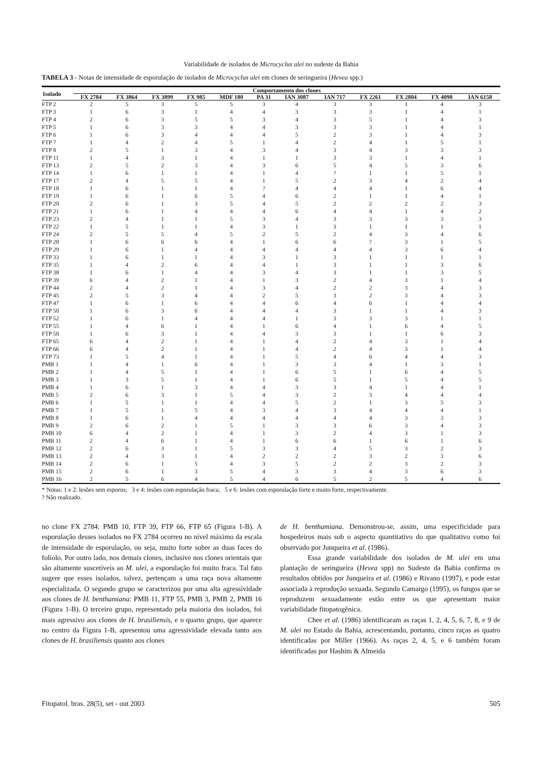Variabilidade de isolados de Microcyclus ulei no sudeste da Bahia
TABELA 3 - Notas de intensidade de esporulação de isolados de Microcyclus ulei em clones de seringueira (Hevea spp.)
| Isolado | Comportamento dos clones | | | | | | | | | | | |
| --- | --- | --- | --- | --- | --- | --- | --- | --- | --- | --- | --- | --- |
| | FX 2784 | FX 3864 | FX 3899 | FX 985 | MDF 180 | PA 31 | IAN 3087 | IAN 717 | FX 2261 | FX 2804 | FX 4098 | IAN 6158 |
| FTP 2 | 2 | 5 | 3 | 5 | 5 | 3 | 4 | 3 | 3 | 1 | 4 | 3 |
| FTP 3 | 1 | 6 | 3 | 1 | 4 | 4 | 3 | 3 | 3 | 1 | 4 | 1 |
| FTP 4 | 2 | 6 | 3 | 5 | 5 | 3 | 4 | 3 | 5 | 1 | 4 | 3 |
| FTP 5 | 1 | 6 | 3 | 3 | 4 | 4 | 3 | 3 | 3 | 1 | 4 | 1 |
| FTP 6 | 1 | 6 | 3 | 4 | 4 | 4 | 5 | 2 | 3 | 1 | 4 | 3 |
| FTP 7 | 1 | 4 | 2 | 4 | 5 | 1 | 4 | 2 | 4 | 1 | 5 | 1 |
| FTP 8 | 2 | 5 | 1 | 3 | 4 | 3 | 4 | 3 | 4 | 3 | 3 | 3 |
| FTP 11 | 1 | 4 | 3 | 1 | 4 | 1 | 1 | 3 | 3 | 1 | 4 | 1 |
| FTP 13 | 2 | 5 | 2 | 3 | 4 | 3 | 6 | 5 | 4 | 5 | 3 | 6 |
| FTP 14 | 1 | 6 | 1 | 1 | 4 | 1 | 4 | ? | 1 | 1 | 5 | 1 |
| FTP 17 | 2 | 4 | 5 | 5 | 4 | 1 | 5 | 2 | 3 | 4 | 2 | 4 |
| FTP 18 | 1 | 6 | 1 | 1 | 4 | ? | 4 | 4 | 4 | 1 | 6 | 4 |
| FTP 19 | 1 | 6 | 1 | 6 | 5 | 4 | 6 | 2 | 1 | 1 | 4 | 1 |
| FTP 20 | 2 | 6 | 1 | 3 | 5 | 4 | 5 | 2 | 2 | 2 | 2 | 3 |
| FTP 21 | 1 | 6 | 1 | 4 | 4 | 4 | 6 | 4 | 4 | 1 | 4 | 2 |
| FTP 23 | 2 | 4 | 1 | 1 | 5 | 3 | 4 | 3 | 3 | 3 | 3 | 3 |
| FTP 22 | 1 | 5 | 1 | 1 | 4 | 3 | 1 | 3 | 1 | 1 | 1 | 1 |
| FTP 24 | 2 | 5 | 5 | 4 | 5 | 2 | 5 | 2 | 4 | 3 | 4 | 6 |
| FTP 28 | 1 | 6 | 6 | 6 | 4 | 1 | 6 | 6 | ? | 3 | 1 | 5 |
| FTP 29 | 1 | 6 | 1 | 4 | 4 | 4 | 4 | 4 | 4 | 3 | 6 | 4 |
| FTP 33 | 1 | 6 | 1 | 1 | 4 | 3 | 1 | 3 | 1 | 1 | 1 | 1 |
| FTP 35 | 1 | 4 | 2 | 6 | 4 | 4 | 1 | 3 | 1 | 1 | 3 | 6 |
| FTP 38 | 1 | 6 | 1 | 4 | 4 | 3 | 4 | 3 | 1 | 1 | 3 | 5 |
| FTP 39 | 6 | 4 | 2 | 1 | 4 | 1 | 3 | 2 | 4 | 3 | 1 | 4 |
| FTP 44 | 2 | 4 | 2 | 1 | 4 | 3 | 4 | 2 | 2 | 3 | 4 | 3 |
| FTP 45 | 2 | 5 | 3 | 4 | 4 | 2 | 5 | 3 | 2 | 3 | 4 | 3 |
| FTP 47 | 1 | 6 | 1 | 6 | 4 | 4 | 6 | 4 | 6 | 1 | 4 | 4 |
| FTP 50 | 1 | 6 | 3 | 6 | 4 | 4 | 4 | 3 | 1 | 1 | 4 | 3 |
| FTP 52 | 1 | 6 | 1 | 4 | 4 | 4 | 1 | 3 | 3 | 3 | 1 | 1 |
| FTP 55 | 1 | 4 | 6 | 1 | 4 | 1 | 6 | 4 | 1 | 6 | 4 | 5 |
| FTP 58 | 1 | 6 | 3 | 1 | 4 | 4 | 3 | 3 | 1 | 1 | 6 | 3 |
| FTP 65 | 6 | 4 | 2 | 1 | 4 | 1 | 4 | 2 | 4 | 3 | 1 | 4 |
| FTP 66 | 6 | 4 | 2 | 1 | 4 | 1 | 4 | 2 | 4 | 3 | 1 | 4 |
| FTP 73 | 1 | 5 | 4 | 1 | 4 | 1 | 5 | 4 | 6 | 4 | 4 | 3 |
| PMB 1 | 1 | 4 | 1 | 6 | 4 | 1 | 3 | 3 | 4 | 1 | 3 | 1 |
| PMB 2 | 1 | 4 | 5 | 1 | 4 | 1 | 6 | 5 | 1 | 6 | 4 | 5 |
| PMB 3 | 1 | 3 | 5 | 1 | 4 | 1 | 6 | 5 | 1 | 5 | 4 | 5 |
| PMB 4 | 1 | 6 | 1 | 3 | 4 | 4 | 3 | 3 | 4 | 1 | 4 | 1 |
| PMB 5 | 2 | 6 | 3 | 1 | 5 | 4 | 3 | 2 | 3 | 4 | 4 | 4 |
| PMB 6 | 1 | 5 | 1 | 1 | 4 | 4 | 5 | 2 | 1 | 3 | 5 | 3 |
| PMB 7 | 1 | 5 | 1 | 5 | 4 | 3 | 4 | 3 | 4 | 4 | 4 | 1 |
| PMB 8 | 1 | 6 | 1 | 4 | 4 | 4 | 4 | 4 | 4 | 3 | 3 | 3 |
| PMB 9 | 2 | 6 | 2 | 1 | 5 | 1 | 3 | 3 | 6 | 3 | 4 | 3 |
| PMB 10 | 6 | 4 | 2 | 1 | 4 | 1 | 3 | 2 | 4 | 3 | 1 | 3 |
| PMB 11 | 2 | 4 | 6 | 1 | 4 | 1 | 6 | 6 | 1 | 6 | 1 | 6 |
| PMB 12 | 2 | 6 | 3 | 1 | 5 | 3 | 3 | 4 | 5 | 3 | 2 | 3 |
| PMB 13 | 2 | 4 | 3 | 1 | 4 | 2 | 2 | 2 | 3 | 2 | 3 | 6 |
| PMB 14 | 2 | 6 | 1 | 5 | 4 | 3 | 5 | 2 | 2 | 3 | 2 | 3 |
| PMB 15 | 2 | 6 | 1 | 3 | 5 | 4 | 3 | 3 | 4 | 3 | 6 | 3 |
| PMB 16 | 2 | 5 | 6 | 4 | 5 | 4 | 6 | 5 | 2 | 5 | 4 | 6 |
* Notas: 1 e 2: lesões sem esporos; 3 e 4: lesões com esporulação fraca; 5 e 6: lesões com esporulação forte e muito forte, respectivamente.
? Não realizado.
no clone FX 2784: PMB 10, FTP 39, FTP 66, FTP 65 (Figura 1-B). A esporulação desses isolados no FX 2784 ocorreu no nível máximo da escala de intensidade de esporulação, ou seja, muito forte sobre as duas faces do folíolo. Por outro lado, nos demais clones, inclusive nos clones orientais que são altamente suscetíveis ao M. ulei, a esporulação foi muito fraca. Tal fato sugere que esses isolados, talvez, pertençam a uma raça nova altamente especializada. O segundo grupo se caracterizou por uma alta agressividade aos clones de H. benthamiana: PMB 11, FTP 55, PMB 3, PMB 2, PMB 16 (Figura 1-B). O terceiro grupo, representado pela maioria dos isolados, foi mais agressivo aos clones de H. brasiliensis, e o quarto grupo, que aparece no centro da Figura 1-B, apresentou uma agressividade elevada tanto aos clones de H. brasiliensis quanto aos clones
de H. benthamiana. Demonstrou-se, assim, uma especificidade para hospedeiros mais sob o aspecto quantitativo do que qualitativo como foi observado por Junqueira et al. (1986).
Essa grande variabilidade dos isolados de M. ulei em uma plantação de seringueira (Hevea spp) no Sudeste da Bahia confirma os resultados obtidos por Junqueira et al. (1986) e Rivano (1997), e pode estar associada à reprodução sexuada. Segundo Camargo (1995), os fungos que se reproduzem sexuadamente estão entre os que apresentam maior variabilidade fitopatogênica.
Chee et al. (1986) identificaram as raças 1, 2, 4, 5, 6, 7, 8, e 9 de M. ulei no Estado da Bahia, acrescentando, portanto, cinco raças as quatro identificadas por Miller (1966). As raças 2, 4, 5, e 6 também foram identificadas por Hashim & Almeida
Fitopatol. bras. 28(5), set - out 2003 505